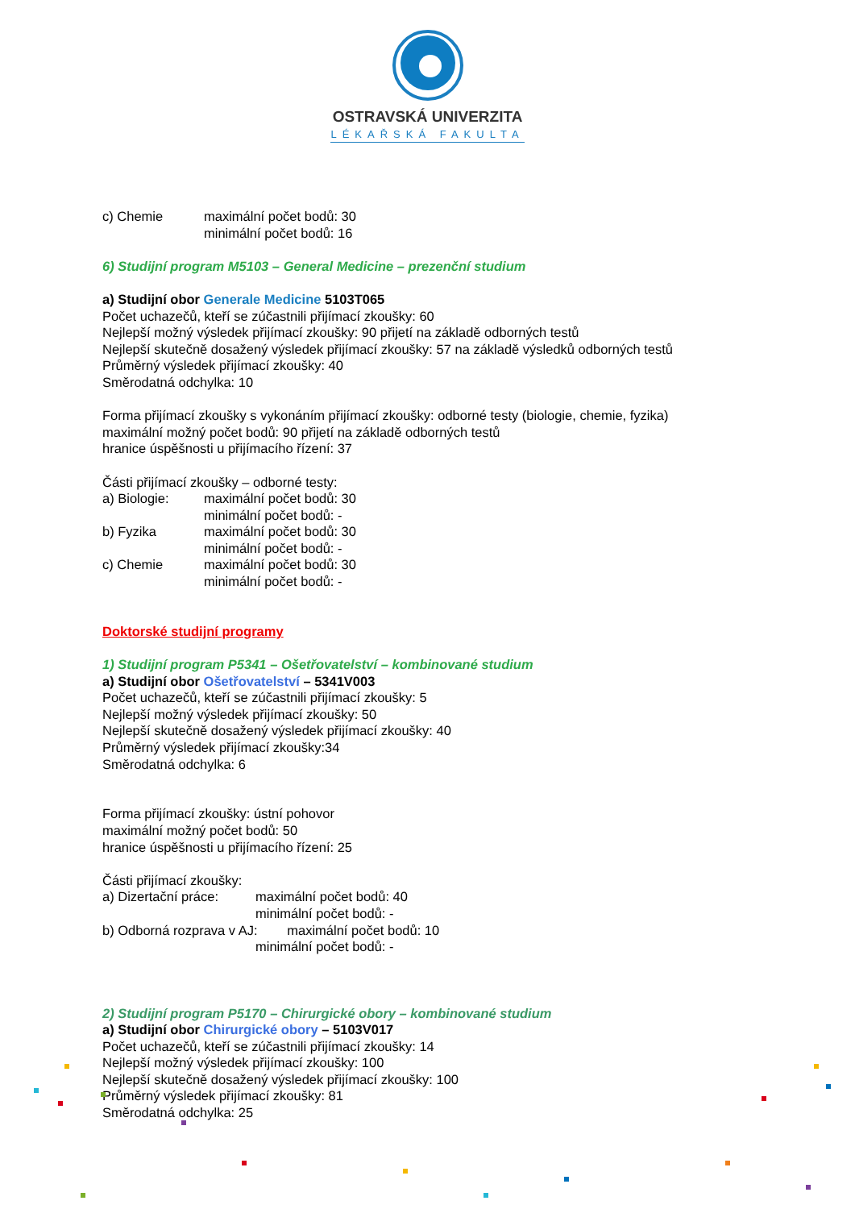OSTRAVSKÁ UNIVERZITA
LÉKAŘSKÁ FAKULTA
c) Chemie maximální počet bodů: 30
minimální počet bodů: 16
6) Studijní program M5103 – General Medicine – prezenční studium
a) Studijní obor Generale Medicine 5103T065
Počet uchazečů, kteří se zúčastnili přijímací zkoušky: 60
Nejlepší možný výsledek přijímací zkoušky: 90 přijetí na základě odborných testů
Nejlepší skutečně dosažený výsledek přijímací zkoušky: 57 na základě výsledků odborných testů
Průměrný výsledek přijímací zkoušky: 40
Směrodatná odchylka: 10
Forma přijímací zkoušky s vykonáním přijímací zkoušky: odborné testy (biologie, chemie, fyzika)
maximální možný počet bodů: 90 přijetí na základě odborných testů
hranice úspěšnosti u přijímacího řízení: 37
Části přijímací zkoušky – odborné testy:
a) Biologie: maximální počet bodů: 30
minimální počet bodů: -
b) Fyzika maximální počet bodů: 30
minimální počet bodů: -
c) Chemie maximální počet bodů: 30
minimální počet bodů: -
Doktorské studijní programy
1) Studijní program P5341 – Ošetřovatelství – kombinované studium
a) Studijní obor Ošetřovatelství – 5341V003
Počet uchazečů, kteří se zúčastnili přijímací zkoušky: 5
Nejlepší možný výsledek přijímací zkoušky: 50
Nejlepší skutečně dosažený výsledek přijímací zkoušky: 40
Průměrný výsledek přijímací zkoušky:34
Směrodatná odchylka: 6
Forma přijímací zkoušky: ústní pohovor
maximální možný počet bodů: 50
hranice úspěšnosti u přijímacího řízení: 25
Části přijímací zkoušky:
a) Dizertační práce: maximální počet bodů: 40
minimální počet bodů: -
b) Odborná rozprava v AJ: maximální počet bodů: 10
minimální počet bodů: -
2) Studijní program P5170 – Chirurgické obory – kombinované studium
a) Studijní obor Chirurgické obory – 5103V017
Počet uchazečů, kteří se zúčastnili přijímací zkoušky: 14
Nejlepší možný výsledek přijímací zkoušky: 100
Nejlepší skutečně dosažený výsledek přijímací zkoušky: 100
Průměrný výsledek přijímací zkoušky: 81
Směrodatná odchylka: 25